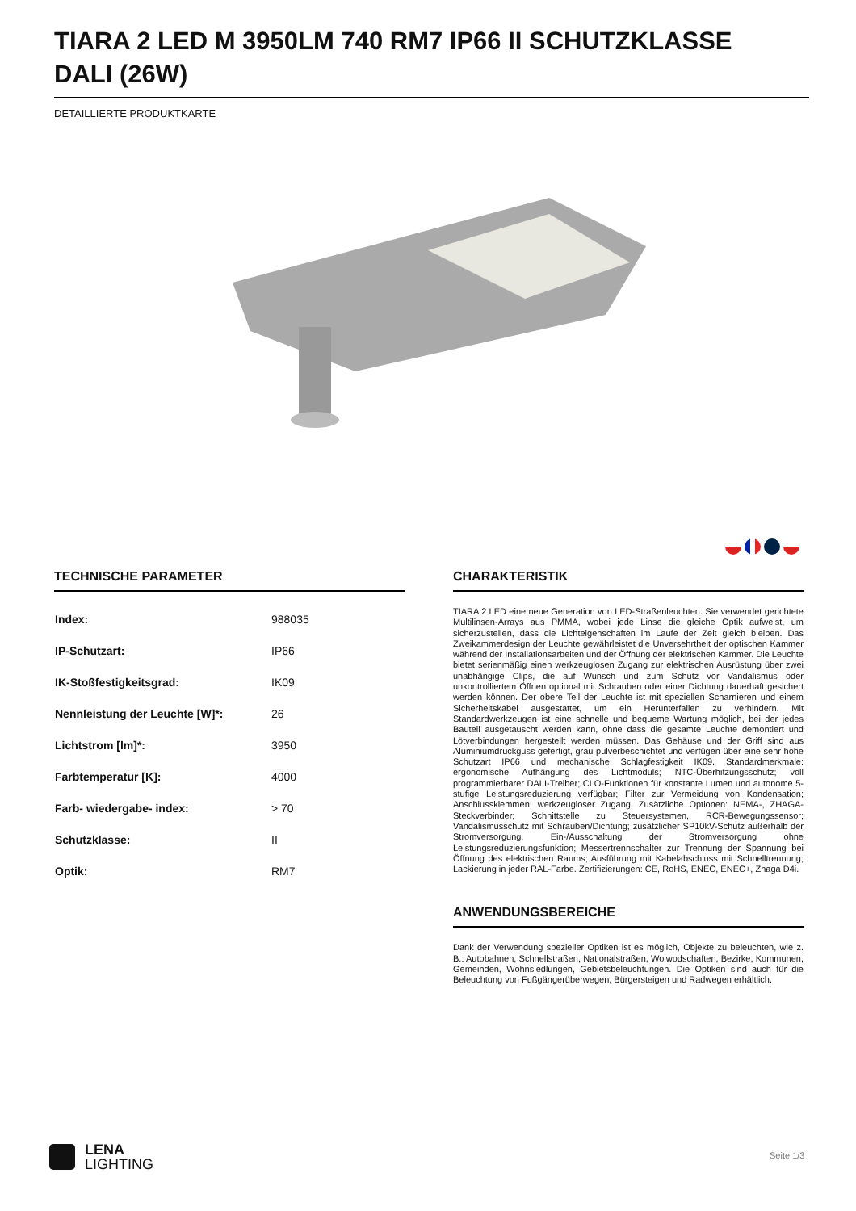TIARA 2 LED M 3950LM 740 RM7 IP66 II SCHUTZKLASSE DALI (26W)
DETAILLIERTE PRODUKTKARTE
TECHNISCHE PARAMETER
| Index: | 988035 |
| IP-Schutzart: | IP66 |
| IK-Stoßfestigkeitsgrad: | IK09 |
| Nennleistung der Leuchte [W]*: | 26 |
| Lichtstrom [lm]*: | 3950 |
| Farbtemperatur [K]: | 4000 |
| Farb- wiedergabe- index: | > 70 |
| Schutzklasse: | II |
| Optik: | RM7 |
CHARAKTERISTIK
TIARA 2 LED eine neue Generation von LED-Straßenleuchten. Sie verwendet gerichtete Multilinsen-Arrays aus PMMA, wobei jede Linse die gleiche Optik aufweist, um sicherzustellen, dass die Lichteigenschaften im Laufe der Zeit gleich bleiben. Das Zweikammerdesign der Leuchte gewährleistet die Unversehrtheit der optischen Kammer während der Installationsarbeiten und der Öffnung der elektrischen Kammer. Die Leuchte bietet serienmäßig einen werkzeuglosen Zugang zur elektrischen Ausrüstung über zwei unabhängige Clips, die auf Wunsch und zum Schutz vor Vandalismus oder unkontrolliertem Öffnen optional mit Schrauben oder einer Dichtung dauerhaft gesichert werden können. Der obere Teil der Leuchte ist mit speziellen Scharnieren und einem Sicherheitskabel ausgestattet, um ein Herunterfallen zu verhindern. Mit Standardwerkzeugen ist eine schnelle und bequeme Wartung möglich, bei der jedes Bauteil ausgetauscht werden kann, ohne dass die gesamte Leuchte demontiert und Lötverbindungen hergestellt werden müssen. Das Gehäuse und der Griff sind aus Aluminiumdruckguss gefertigt, grau pulverbeschichtet und verfügen über eine sehr hohe Schutzart IP66 und mechanische Schlagfestigkeit IK09. Standardmerkmale: ergonomische Aufhängung des Lichtmoduls; NTC-Überhitzungsschutz; voll programmierbarer DALI-Treiber; CLO-Funktionen für konstante Lumen und autonome 5-stufige Leistungsreduzierung verfügbar; Filter zur Vermeidung von Kondensation; Anschlussklemmen; werkzeugloser Zugang. Zusätzliche Optionen: NEMA-, ZHAGA-Steckverbinder; Schnittstelle zu Steuersystemen, RCR-Bewegungssensor; Vandalismusschutz mit Schrauben/Dichtung; zusätzlicher SP10kV-Schutz außerhalb der Stromversorgung, Ein-/Ausschaltung der Stromversorgung ohne Leistungsreduzierungsfunktion; Messertrennschalter zur Trennung der Spannung bei Öffnung des elektrischen Raums; Ausführung mit Kabelabschluss mit Schnelltrennung; Lackierung in jeder RAL-Farbe. Zertifizierungen: CE, RoHS, ENEC, ENEC+, Zhaga D4i.
ANWENDUNGSBEREICHE
Dank der Verwendung spezieller Optiken ist es möglich, Objekte zu beleuchten, wie z. B.: Autobahnen, Schnellstraßen, Nationalstraßen, Woiwodschaften, Bezirke, Kommunen, Gemeinden, Wohnsiedlungen, Gebietsbeleuchtungen. Die Optiken sind auch für die Beleuchtung von Fußgängerüberwegen, Bürgersteigen und Radwegen erhältlich.
LENA
LIGHTING
Seite 1/3